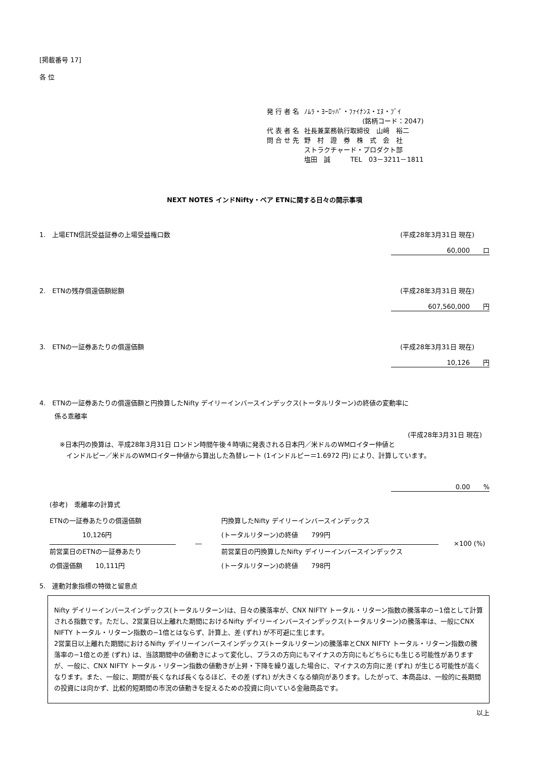[掲載番号 17]
各 位
| 発 行 者 名 | ﾉﾑﾗ・ﾖｰﾛｯﾊﾟ・ﾌｧｲﾅﾝｽ・ｴﾇ・ﾌﾞｲ (銘柄コード：2047) |
| 代 表 者 名 | 社長兼業務執行取締役 山﨑 裕二 |
| 問 合 せ 先 | 野 村 證 券 株 式 会 社 ストラクチャード・プロダクト部 塩田 誠 TEL 03－3211－1811 |
NEXT NOTES インドNifty・ベア ETNに関する日々の開示事項
1.　上場ETN信託受益証券の上場受益権口数 (平成28年3月31日 現在)
60,000　　口
2.　ETNの残存償還価額総額 (平成28年3月31日 現在)
607,560,000　　円
3.　ETNの一証券あたりの償還価額 (平成28年3月31日 現在)
10,126　　円
4.　ETNの一証券あたりの償還価額と円換算したNifty デイリーインバースインデックス(トータルリターン)の終値の変動率に
係る乖離率
(平成28年3月31日 現在)
※日本円の換算は、平成28年3月31日 ロンドン時間午後４時頃に発表される日本円／米ドルのWMロイター仲値と
　インドルピー／米ドルのWMロイター仲値から算出した為替レート (1インドルピー＝1.6972 円) により、計算しています。
0.00　　%
(参考)　乖離率の計算式
ETNの一証券あたりの償還価額
　　　　　10,126円
前営業日のETNの一証券あたり
の償還価額　　10,111円
―
円換算したNifty デイリーインバースインデックス
(トータルリターン)の終値　　799円
前営業日の円換算したNifty デイリーインバースインデックス
(トータルリターン)の終値　　798円
×100 (%)
5.　連動対象指標の特徴と留意点
Nifty デイリーインバースインデックス(トータルリターン)は、日々の騰落率が、CNX NIFTY トータル・リターン指数の騰落率の−1倍として計算される指数です。ただし、2営業日以上離れた期間におけるNifty デイリーインバースインデックス(トータルリターン)の騰落率は、一般にCNX NIFTY トータル・リターン指数の−1倍とはならず、計算上、差 (ずれ) が不可避に生じます。
2営業日以上離れた期間におけるNifty デイリーインバースインデックス(トータルリターン)の騰落率とCNX NIFTY トータル・リターン指数の騰落率の−1倍との差 (ずれ) は、当該期間中の値動きによって変化し、プラスの方向にもマイナスの方向にもどちらにも生じる可能性がありますが、一般に、CNX NIFTY トータル・リターン指数の値動きが上昇・下降を繰り返した場合に、マイナスの方向に差 (ずれ) が生じる可能性が高くなります。また、一般に、期間が長くなれば長くなるほど、その差 (ずれ) が大きくなる傾向があります。したがって、本商品は、一般的に長期間の投資には向かず、比較的短期間の市況の値動きを捉えるための投資に向いている金融商品です。
以上